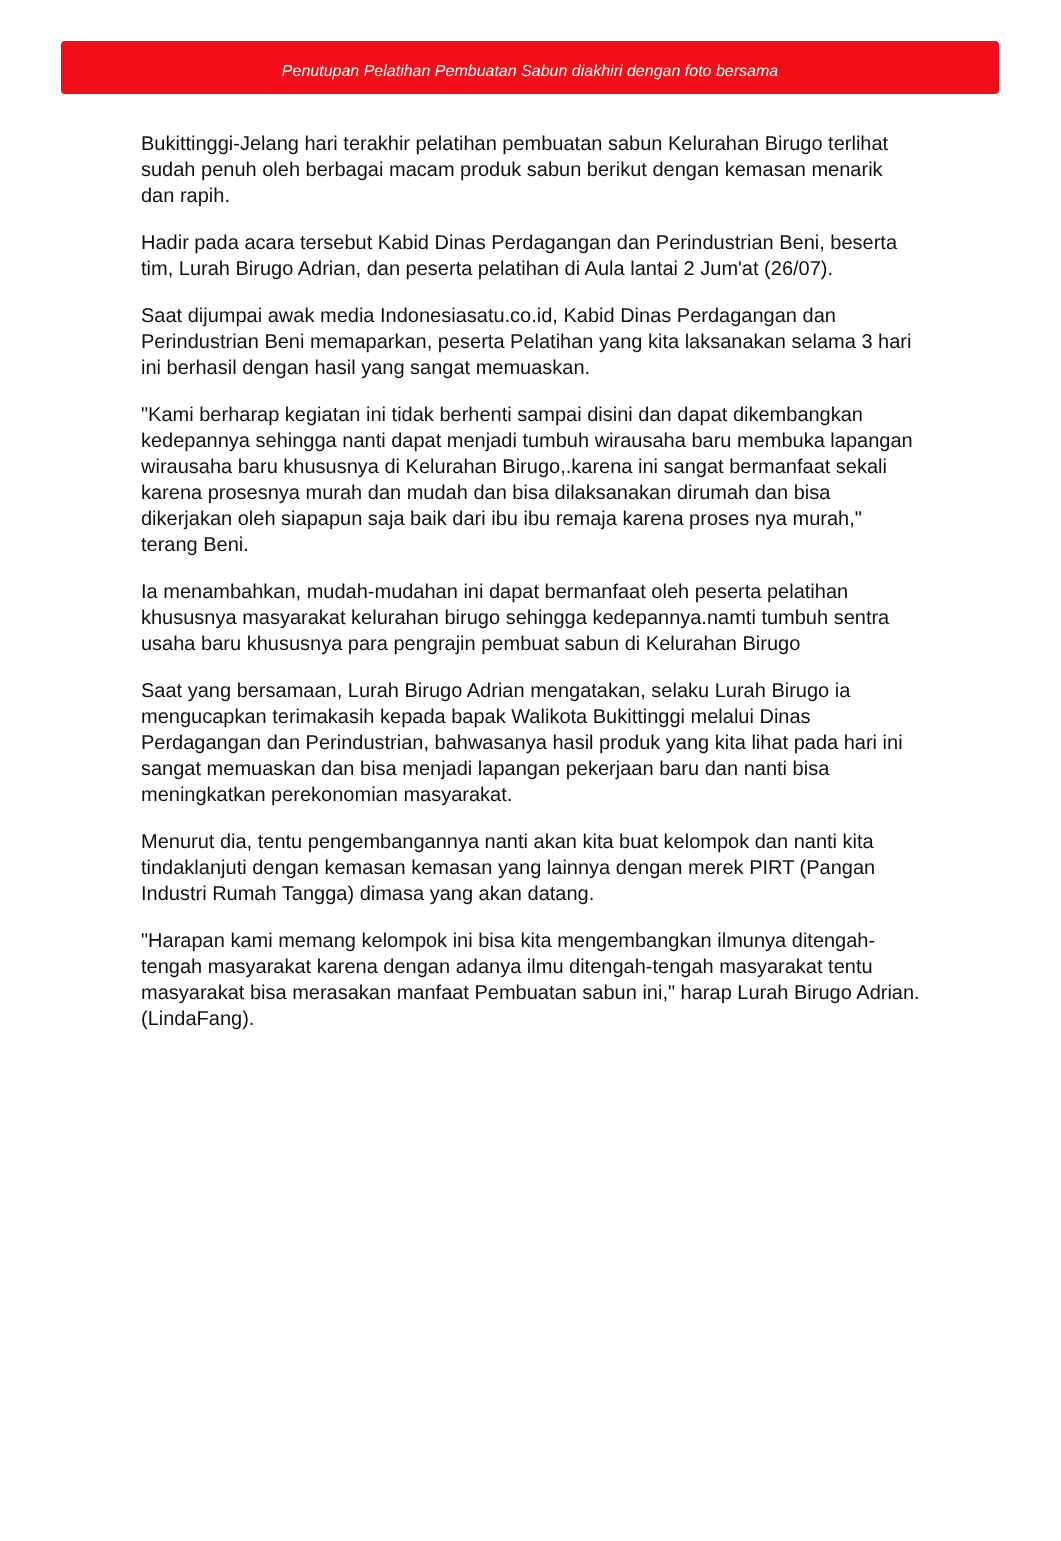Penutupan Pelatihan Pembuatan Sabun diakhiri dengan foto bersama
Bukittinggi-Jelang hari terakhir pelatihan pembuatan sabun Kelurahan Birugo terlihat sudah penuh oleh berbagai macam produk sabun berikut dengan kemasan menarik dan rapih.
Hadir pada acara tersebut Kabid Dinas Perdagangan dan Perindustrian Beni, beserta tim, Lurah Birugo Adrian, dan peserta pelatihan di Aula lantai 2 Jum'at (26/07).
Saat dijumpai awak media Indonesiasatu.co.id, Kabid Dinas Perdagangan dan Perindustrian Beni memaparkan, peserta Pelatihan yang kita laksanakan selama 3 hari ini berhasil dengan hasil yang sangat memuaskan.
"Kami berharap kegiatan ini tidak berhenti sampai disini dan dapat dikembangkan kedepannya sehingga nanti dapat menjadi tumbuh wirausaha baru membuka lapangan wirausaha baru khususnya di Kelurahan Birugo,.karena ini sangat bermanfaat sekali karena prosesnya murah dan mudah dan bisa dilaksanakan dirumah dan bisa dikerjakan oleh siapapun saja baik dari ibu ibu remaja karena proses nya murah," terang Beni.
Ia menambahkan, mudah-mudahan ini dapat bermanfaat oleh peserta pelatihan khususnya masyarakat kelurahan birugo sehingga kedepannya.namti tumbuh sentra usaha baru khususnya para pengrajin pembuat sabun di Kelurahan Birugo
Saat yang bersamaan, Lurah Birugo Adrian mengatakan, selaku Lurah Birugo ia mengucapkan terimakasih kepada bapak Walikota Bukittinggi melalui Dinas Perdagangan dan Perindustrian, bahwasanya hasil produk yang kita lihat pada hari ini sangat memuaskan dan bisa menjadi lapangan pekerjaan baru dan nanti bisa meningkatkan perekonomian masyarakat.
Menurut dia, tentu pengembangannya nanti akan kita buat kelompok dan nanti kita tindaklanjuti dengan kemasan kemasan yang lainnya dengan merek PIRT (Pangan Industri Rumah Tangga) dimasa yang akan datang.
"Harapan kami memang kelompok ini bisa kita mengembangkan ilmunya ditengah-tengah masyarakat karena dengan adanya ilmu ditengah-tengah masyarakat tentu masyarakat bisa merasakan manfaat Pembuatan sabun ini," harap Lurah Birugo Adrian.(LindaFang).